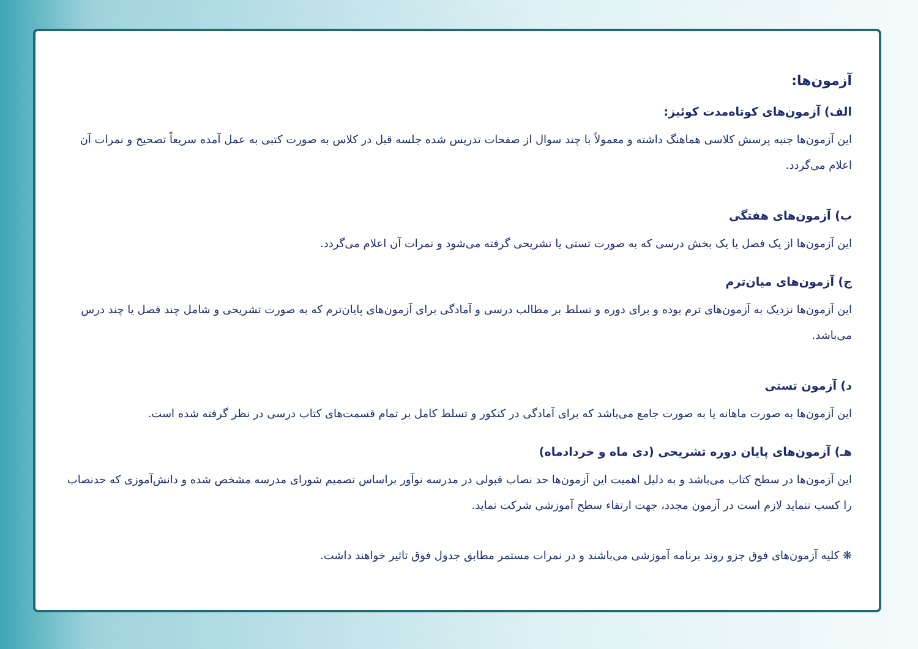آزمون‌ها:
الف) آزمون‌های کوتاه‌مدت کوئیز:
این آزمون‌ها جنبه پرسش کلاسی هماهنگ داشته و معمولاً با چند سوال از صفحات تدریس شده جلسه قبل در کلاس به صورت کتبی به عمل آمده سریعاً تصحیح و نمرات آن اعلام می‌گردد.
ب) آزمون‌های هفتگی
این آزمون‌ها از یک فصل یا یک بخش درسی که به صورت تستی یا تشریحی گرفته می‌شود و نمرات آن اعلام می‌گردد.
ج) آزمون‌های میان‌ترم
این آزمون‌ها نزدیک به آزمون‌های ترم بوده و برای دوره و تسلط بر مطالب درسی و آمادگی برای آزمون‌های پایان‌ترم که به صورت تشریحی و شامل چند فصل یا چند درس می‌باشد.
د) آزمون تستی
این آزمون‌ها به صورت ماهانه یا به صورت جامع می‌باشد که برای آمادگی در کنکور و تسلط کامل بر تمام قسمت‌های کتاب درسی در نظر گرفته شده است.
هـ) آزمون‌های پایان دوره تشریحی (دی ماه و خردادماه)
این آزمون‌ها در سطح کتاب می‌باشد و به دلیل اهمیت این آزمون‌ها حد نصاب قبولی در مدرسه نوآور براساس تصمیم شورای مدرسه مشخص شده و دانش‌آموزی که حدنصاب را کسب ننماید لازم است در آزمون مجدد، جهت ارتقاء سطح آموزشی شرکت نماید.
❋ کلیه آزمون‌های فوق جزو روند برنامه آموزشی می‌باشند و در نمرات مستمر مطابق جدول فوق تاثیر خواهند داشت.